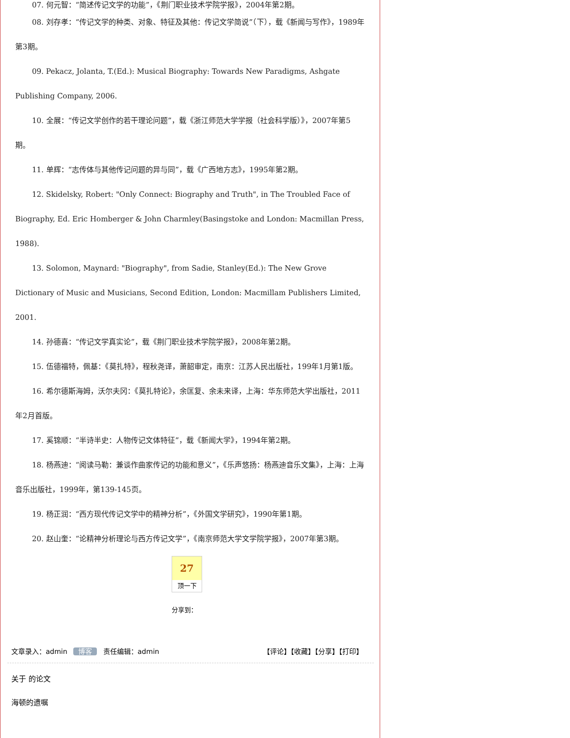07. 何元智：“简述传记文学的功能”，《荆门职业技术学院学报》，2004年第2期。
08. 刘存孝：“传记文学的种类、对象、特征及其他：传记文学简说”（下），载《新闻与写作》，1989年第3期。
09. Pekacz, Jolanta, T.(Ed.): Musical Biography: Towards New Paradigms, Ashgate Publishing Company, 2006.
10. 全展：“传记文学创作的若干理论问题”，载《浙江师范大学学报（社会科学版）》，2007年第5期。
11. 单辉：“志传体与其他传记问题的异与同”，载《广西地方志》，1995年第2期。
12. Skidelsky, Robert: "Only Connect: Biography and Truth", in The Troubled Face of Biography, Ed. Eric Homberger & John Charmley(Basingstoke and London: Macmillan Press, 1988).
13. Solomon, Maynard: "Biography", from Sadie, Stanley(Ed.): The New Grove Dictionary of Music and Musicians, Second Edition, London: Macmillam Publishers Limited, 2001.
14. 孙德喜：“传记文学真实论”，载《荆门职业技术学院学报》，2008年第2期。
15. 伍德福特，佩基：《莫扎特》，程秋尧译，萧韶审定，南京：江苏人民出版社，199年1月第1版。
16. 希尔德斯海姆，沃尔夫冈：《莫扎特论》，余匡复、余未来译，上海：华东师范大学出版社，2011年2月首版。
17. 奚锦顺：“半诗半史：人物传记文体特征”，载《新闻大学》，1994年第2期。
18. 杨燕迪：“阅读马勒：兼谈作曲家传记的功能和意义”，《乐声悠扬：杨燕迪音乐文集》，上海：上海音乐出版社，1999年，第139-145页。
19. 杨正润：“西方现代传记文学中的精神分析”，《外国文学研究》，1990年第1期。
20. 赵山奎：“论精神分析理论与西方传记文学”，《南京师范大学文学院学报》，2007年第3期。
27
顶一下
分享到：
文章录入：admin 博客 责任编辑：admin 【评论】【收藏】【分享】【打印】
关于 的论文
海顿的遗嘱